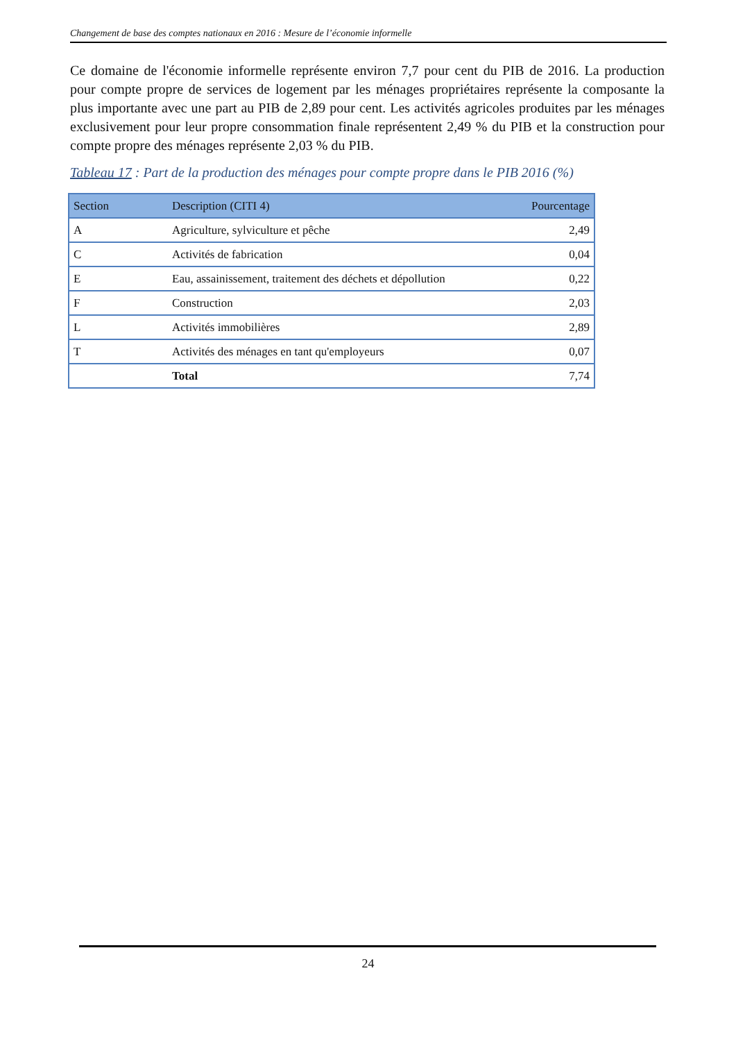Changement de base des comptes nationaux en 2016 : Mesure de l’économie informelle
Ce domaine de l'économie informelle représente environ 7,7 pour cent du PIB de 2016. La production pour compte propre de services de logement par les ménages propriétaires représente la composante la plus importante avec une part au PIB de 2,89 pour cent. Les activités agricoles produites par les ménages exclusivement pour leur propre consommation finale représentent 2,49 % du PIB et la construction pour compte propre des ménages représente 2,03 % du PIB.
Tableau 17 : Part de la production des ménages pour compte propre dans le PIB 2016 (%)
| Section | Description (CITI 4) | Pourcentage |
| --- | --- | --- |
| A | Agriculture, sylviculture et pêche | 2,49 |
| C | Activités de fabrication | 0,04 |
| E | Eau, assainissement, traitement des déchets et dépollution | 0,22 |
| F | Construction | 2,03 |
| L | Activités immobilières | 2,89 |
| T | Activités des ménages en tant qu'employeurs | 0,07 |
| | Total | 7,74 |
24